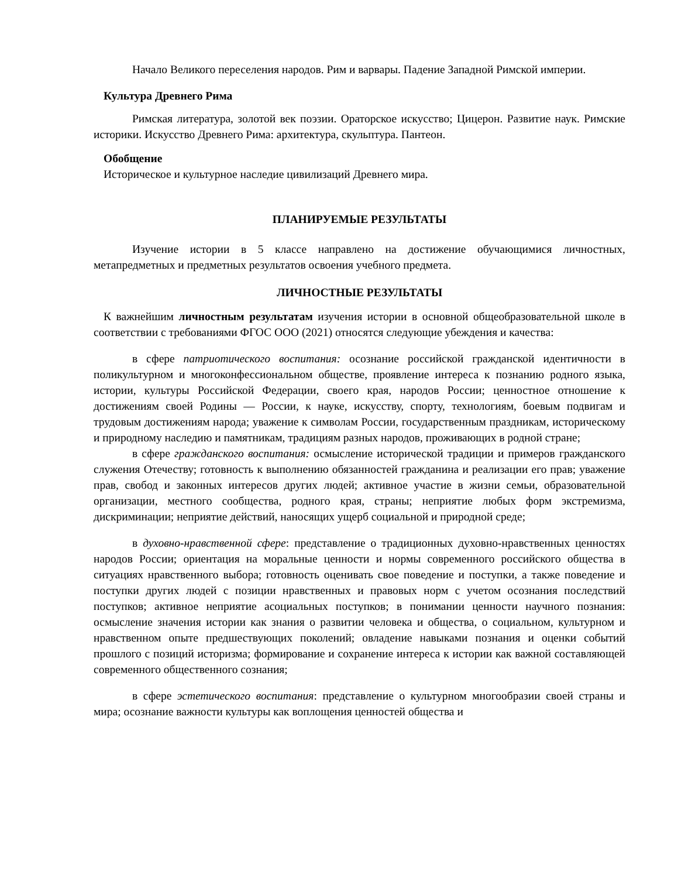Начало Великого переселения народов. Рим и варвары. Падение Западной Римской империи.
Культура Древнего Рима
Римская литература, золотой век поэзии. Ораторское искусство; Цицерон. Развитие наук. Римские историки. Искусство Древнего Рима: архитектура, скульптура. Пантеон.
Обобщение
Историческое и культурное наследие цивилизаций Древнего мира.
ПЛАНИРУЕМЫЕ РЕЗУЛЬТАТЫ
Изучение истории в 5 классе направлено на достижение обучающимися личностных, метапредметных и предметных результатов освоения учебного предмета.
ЛИЧНОСТНЫЕ РЕЗУЛЬТАТЫ
К важнейшим личностным результатам изучения истории в основной общеобразовательной школе в соответствии с требованиями ФГОС ООО (2021) относятся следующие убеждения и качества:
в сфере патриотического воспитания: осознание российской гражданской идентичности в поликультурном и многоконфессиональном обществе, проявление интереса к познанию родного языка, истории, культуры Российской Федерации, своего края, народов России; ценностное отношение к достижениям своей Родины — России, к науке, искусству, спорту, технологиям, боевым подвигам и трудовым достижениям народа; уважение к символам России, государственным праздникам, историческому и природному наследию и памятникам, традициям разных народов, проживающих в родной стране;
в сфере гражданского воспитания: осмысление исторической традиции и примеров гражданского служения Отечеству; готовность к выполнению обязанностей гражданина и реализации его прав; уважение прав, свобод и законных интересов других людей; активное участие в жизни семьи, образовательной организации, местного сообщества, родного края, страны; неприятие любых форм экстремизма, дискриминации; неприятие действий, наносящих ущерб социальной и природной среде;
в духовно-нравственной сфере: представление о традиционных духовно-нравственных ценностях народов России; ориентация на моральные ценности и нормы современного российского общества в ситуациях нравственного выбора; готовность оценивать свое поведение и поступки, а также поведение и поступки других людей с позиции нравственных и правовых норм с учетом осознания последствий поступков; активное неприятие асоциальных поступков; в понимании ценности научного познания: осмысление значения истории как знания о развитии человека и общества, о социальном, культурном и нравственном опыте предшествующих поколений; овладение навыками познания и оценки событий прошлого с позиций историзма; формирование и сохранение интереса к истории как важной составляющей современного общественного сознания;
в сфере эстетического воспитания: представление о культурном многообразии своей страны и мира; осознание важности культуры как воплощения ценностей общества и